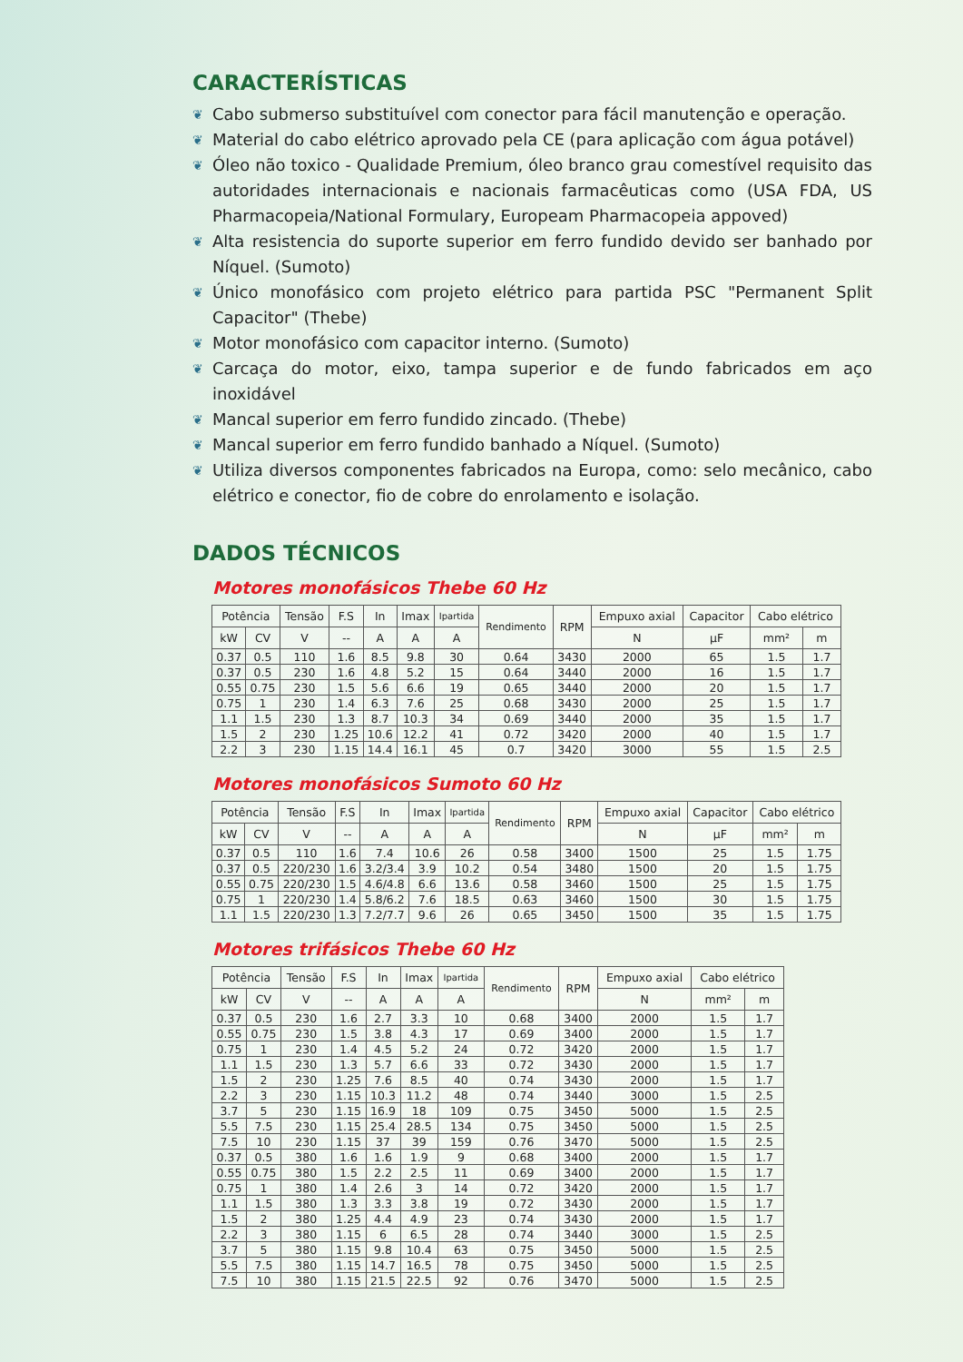CARACTERÍSTICAS
❦ Cabo submerso substituível com conector para fácil manutenção e operação.
❦ Material do cabo elétrico aprovado pela CE (para aplicação com água potável)
❦ Óleo não toxico - Qualidade Premium, óleo branco grau comestível requisito das autoridades internacionais e nacionais farmacêuticas como (USA FDA, US Pharmacopeia/National Formulary, Europeam Pharmacopeia appoved)
❦ Alta resistencia do suporte superior em ferro fundido devido ser banhado por Níquel. (Sumoto)
❦ Único monofásico com projeto elétrico para partida PSC "Permanent Split Capacitor" (Thebe)
❦ Motor monofásico com capacitor interno. (Sumoto)
❦ Carcaça do motor, eixo, tampa superior e de fundo fabricados em aço inoxidável
❦ Mancal superior em ferro fundido zincado. (Thebe)
❦ Mancal superior em ferro fundido banhado a Níquel. (Sumoto)
❦ Utiliza diversos componentes fabricados na Europa, como: selo mecânico, cabo elétrico e conector, fio de cobre do enrolamento e isolação.
DADOS TÉCNICOS
Motores monofásicos Thebe 60 Hz
| Potência | | Tensão | F.S | In | Imax | Ipartida | Rendimento | RPM | Empuxo axial | Capacitor | Cabo elétrico | |
| --- | --- | --- | --- | --- | --- | --- | --- | --- | --- | --- | --- | --- |
| kW | CV | V | -- | A | A | A | | | N | µF | mm² | m |
| 0.37 | 0.5 | 110 | 1.6 | 8.5 | 9.8 | 30 | 0.64 | 3430 | 2000 | 65 | 1.5 | 1.7 |
| 0.37 | 0.5 | 230 | 1.6 | 4.8 | 5.2 | 15 | 0.64 | 3440 | 2000 | 16 | 1.5 | 1.7 |
| 0.55 | 0.75 | 230 | 1.5 | 5.6 | 6.6 | 19 | 0.65 | 3440 | 2000 | 20 | 1.5 | 1.7 |
| 0.75 | 1 | 230 | 1.4 | 6.3 | 7.6 | 25 | 0.68 | 3430 | 2000 | 25 | 1.5 | 1.7 |
| 1.1 | 1.5 | 230 | 1.3 | 8.7 | 10.3 | 34 | 0.69 | 3440 | 2000 | 35 | 1.5 | 1.7 |
| 1.5 | 2 | 230 | 1.25 | 10.6 | 12.2 | 41 | 0.72 | 3420 | 2000 | 40 | 1.5 | 1.7 |
| 2.2 | 3 | 230 | 1.15 | 14.4 | 16.1 | 45 | 0.7 | 3420 | 3000 | 55 | 1.5 | 2.5 |
Motores monofásicos Sumoto 60 Hz
| Potência | | Tensão | F.S | In | Imax | Ipartida | Rendimento | RPM | Empuxo axial | Capacitor | Cabo elétrico | |
| --- | --- | --- | --- | --- | --- | --- | --- | --- | --- | --- | --- | --- |
| kW | CV | V | -- | A | A | A | | | N | µF | mm² | m |
| 0.37 | 0.5 | 110 | 1.6 | 7.4 | 10.6 | 26 | 0.58 | 3400 | 1500 | 25 | 1.5 | 1.75 |
| 0.37 | 0.5 | 220/230 | 1.6 | 3.2/3.4 | 3.9 | 10.2 | 0.54 | 3480 | 1500 | 20 | 1.5 | 1.75 |
| 0.55 | 0.75 | 220/230 | 1.5 | 4.6/4.8 | 6.6 | 13.6 | 0.58 | 3460 | 1500 | 25 | 1.5 | 1.75 |
| 0.75 | 1 | 220/230 | 1.4 | 5.8/6.2 | 7.6 | 18.5 | 0.63 | 3460 | 1500 | 30 | 1.5 | 1.75 |
| 1.1 | 1.5 | 220/230 | 1.3 | 7.2/7.7 | 9.6 | 26 | 0.65 | 3450 | 1500 | 35 | 1.5 | 1.75 |
Motores trifásicos Thebe 60 Hz
| Potência | | Tensão | F.S | In | Imax | Ipartida | Rendimento | RPM | Empuxo axial | Cabo elétrico | |
| --- | --- | --- | --- | --- | --- | --- | --- | --- | --- | --- | --- |
| kW | CV | V | -- | A | A | A | | | N | mm² | m |
| 0.37 | 0.5 | 230 | 1.6 | 2.7 | 3.3 | 10 | 0.68 | 3400 | 2000 | 1.5 | 1.7 |
| 0.55 | 0.75 | 230 | 1.5 | 3.8 | 4.3 | 17 | 0.69 | 3400 | 2000 | 1.5 | 1.7 |
| 0.75 | 1 | 230 | 1.4 | 4.5 | 5.2 | 24 | 0.72 | 3420 | 2000 | 1.5 | 1.7 |
| 1.1 | 1.5 | 230 | 1.3 | 5.7 | 6.6 | 33 | 0.72 | 3430 | 2000 | 1.5 | 1.7 |
| 1.5 | 2 | 230 | 1.25 | 7.6 | 8.5 | 40 | 0.74 | 3430 | 2000 | 1.5 | 1.7 |
| 2.2 | 3 | 230 | 1.15 | 10.3 | 11.2 | 48 | 0.74 | 3440 | 3000 | 1.5 | 2.5 |
| 3.7 | 5 | 230 | 1.15 | 16.9 | 18 | 109 | 0.75 | 3450 | 5000 | 1.5 | 2.5 |
| 5.5 | 7.5 | 230 | 1.15 | 25.4 | 28.5 | 134 | 0.75 | 3450 | 5000 | 1.5 | 2.5 |
| 7.5 | 10 | 230 | 1.15 | 37 | 39 | 159 | 0.76 | 3470 | 5000 | 1.5 | 2.5 |
| 0.37 | 0.5 | 380 | 1.6 | 1.6 | 1.9 | 9 | 0.68 | 3400 | 2000 | 1.5 | 1.7 |
| 0.55 | 0.75 | 380 | 1.5 | 2.2 | 2.5 | 11 | 0.69 | 3400 | 2000 | 1.5 | 1.7 |
| 0.75 | 1 | 380 | 1.4 | 2.6 | 3 | 14 | 0.72 | 3420 | 2000 | 1.5 | 1.7 |
| 1.1 | 1.5 | 380 | 1.3 | 3.3 | 3.8 | 19 | 0.72 | 3430 | 2000 | 1.5 | 1.7 |
| 1.5 | 2 | 380 | 1.25 | 4.4 | 4.9 | 23 | 0.74 | 3430 | 2000 | 1.5 | 1.7 |
| 2.2 | 3 | 380 | 1.15 | 6 | 6.5 | 28 | 0.74 | 3440 | 3000 | 1.5 | 2.5 |
| 3.7 | 5 | 380 | 1.15 | 9.8 | 10.4 | 63 | 0.75 | 3450 | 5000 | 1.5 | 2.5 |
| 5.5 | 7.5 | 380 | 1.15 | 14.7 | 16.5 | 78 | 0.75 | 3450 | 5000 | 1.5 | 2.5 |
| 7.5 | 10 | 380 | 1.15 | 21.5 | 22.5 | 92 | 0.76 | 3470 | 5000 | 1.5 | 2.5 |